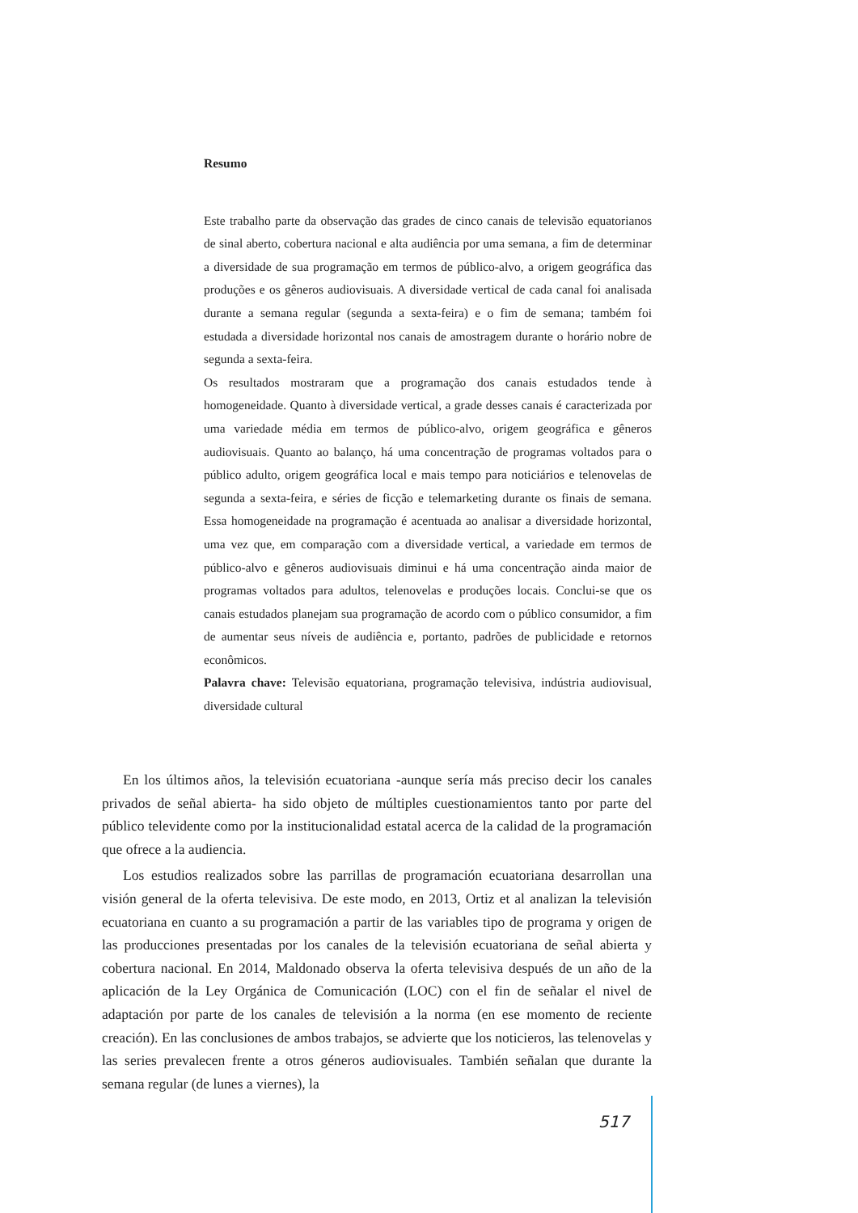Resumo
Este trabalho parte da observação das grades de cinco canais de televisão equatorianos de sinal aberto, cobertura nacional e alta audiência por uma semana, a fim de determinar a diversidade de sua programação em termos de público-alvo, a origem geográfica das produções e os gêneros audiovisuais. A diversidade vertical de cada canal foi analisada durante a semana regular (segunda a sexta-feira) e o fim de semana; também foi estudada a diversidade horizontal nos canais de amostragem durante o horário nobre de segunda a sexta-feira.
Os resultados mostraram que a programação dos canais estudados tende à homogeneidade. Quanto à diversidade vertical, a grade desses canais é caracterizada por uma variedade média em termos de público-alvo, origem geográfica e gêneros audiovisuais. Quanto ao balanço, há uma concentração de programas voltados para o público adulto, origem geográfica local e mais tempo para noticiários e telenovelas de segunda a sexta-feira, e séries de ficção e telemarketing durante os finais de semana. Essa homogeneidade na programação é acentuada ao analisar a diversidade horizontal, uma vez que, em comparação com a diversidade vertical, a variedade em termos de público-alvo e gêneros audiovisuais diminui e há uma concentração ainda maior de programas voltados para adultos, telenovelas e produções locais. Conclui-se que os canais estudados planejam sua programação de acordo com o público consumidor, a fim de aumentar seus níveis de audiência e, portanto, padrões de publicidade e retornos econômicos.
Palavra chave: Televisão equatoriana, programação televisiva, indústria audiovisual, diversidade cultural
En los últimos años, la televisión ecuatoriana -aunque sería más preciso decir los canales privados de señal abierta- ha sido objeto de múltiples cuestionamientos tanto por parte del público televidente como por la institucionalidad estatal acerca de la calidad de la programación que ofrece a la audiencia.
Los estudios realizados sobre las parrillas de programación ecuatoriana desarrollan una visión general de la oferta televisiva. De este modo, en 2013, Ortiz et al analizan la televisión ecuatoriana en cuanto a su programación a partir de las variables tipo de programa y origen de las producciones presentadas por los canales de la televisión ecuatoriana de señal abierta y cobertura nacional. En 2014, Maldonado observa la oferta televisiva después de un año de la aplicación de la Ley Orgánica de Comunicación (LOC) con el fin de señalar el nivel de adaptación por parte de los canales de televisión a la norma (en ese momento de reciente creación). En las conclusiones de ambos trabajos, se advierte que los noticieros, las telenovelas y las series prevalecen frente a otros géneros audiovisuales. También señalan que durante la semana regular (de lunes a viernes), la
517